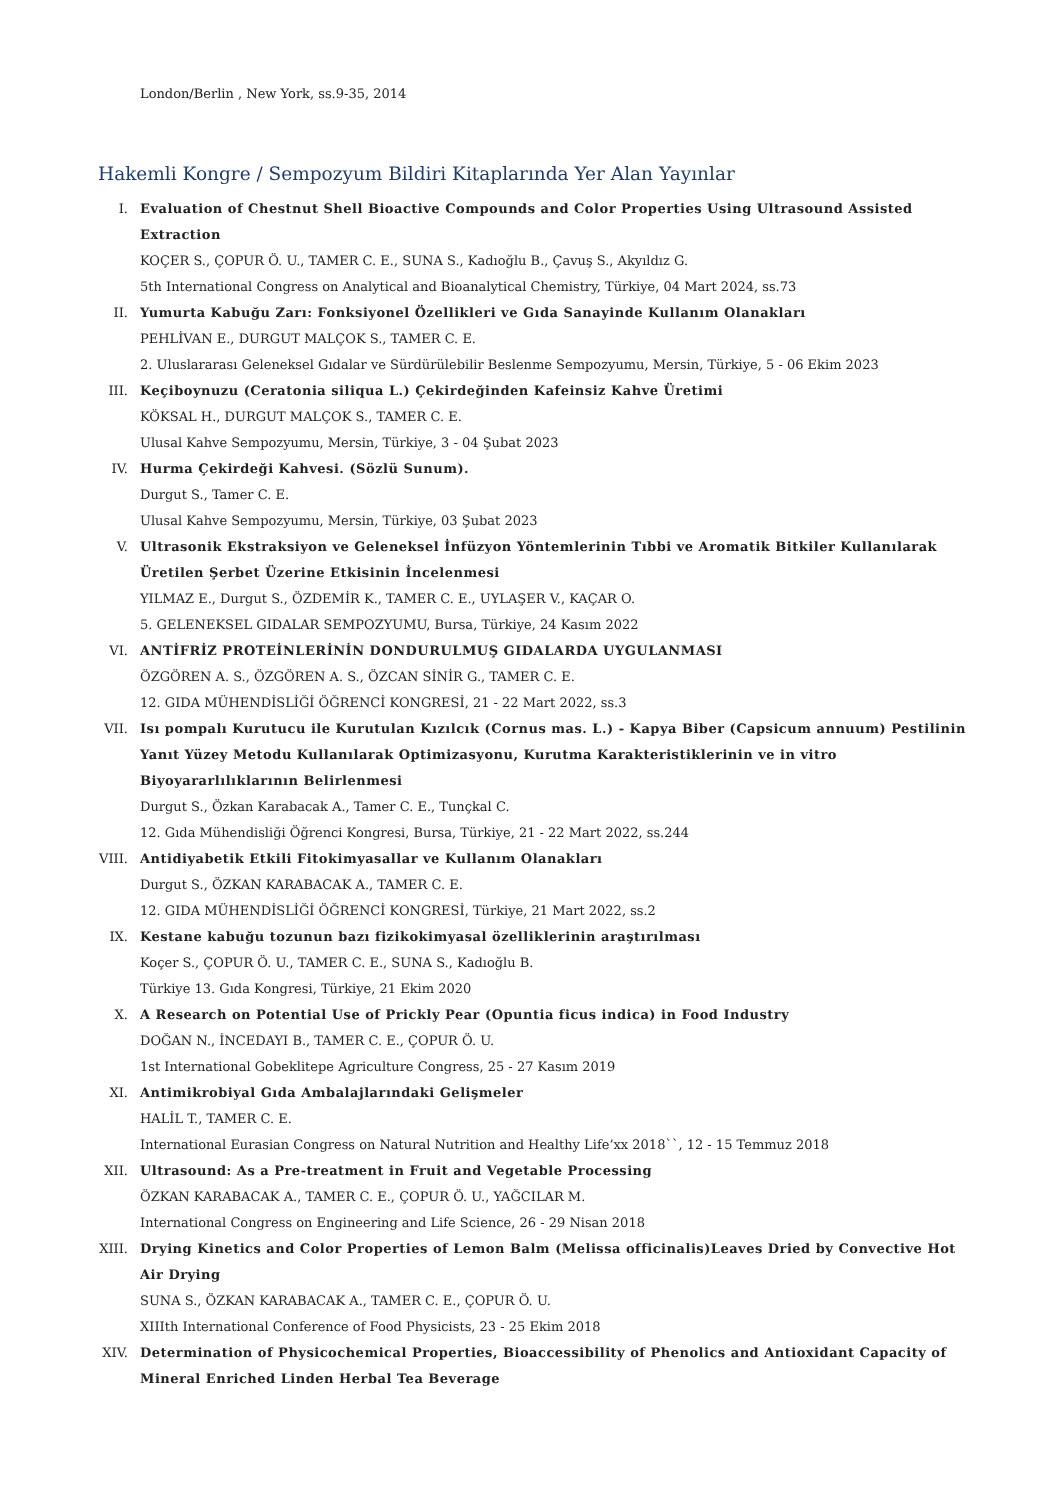London/Berlin , New York, ss.9-35, 2014
Hakemli Kongre / Sempozyum Bildiri Kitaplarında Yer Alan Yayınlar
I. Evaluation of Chestnut Shell Bioactive Compounds and Color Properties Using Ultrasound Assisted Extraction
KOÇER S., ÇOPUR Ö. U., TAMER C. E., SUNA S., Kadıoğlu B., Çavuş S., Akyıldız G.
5th International Congress on Analytical and Bioanalytical Chemistry, Türkiye, 04 Mart 2024, ss.73
II. Yumurta Kabuğu Zarı: Fonksiyonel Özellikleri ve Gıda Sanayinde Kullanım Olanakları
PEHLİVAN E., DURGUT MALÇOK S., TAMER C. E.
2. Uluslararası Geleneksel Gıdalar ve Sürdürülebilir Beslenme Sempozyumu, Mersin, Türkiye, 5 - 06 Ekim 2023
III. Keçiboynuzu (Ceratonia siliqua L.) Çekirdeğinden Kafeinsiz Kahve Üretimi
KÖKSAL H., DURGUT MALÇOK S., TAMER C. E.
Ulusal Kahve Sempozyumu, Mersin, Türkiye, 3 - 04 Şubat 2023
IV. Hurma Çekirdeği Kahvesi. (Sözlü Sunum).
Durgut S., Tamer C. E.
Ulusal Kahve Sempozyumu, Mersin, Türkiye, 03 Şubat 2023
V. Ultrasonik Ekstraksiyon ve Geleneksel İnfüzyon Yöntemlerinin Tıbbi ve Aromatik Bitkiler Kullanılarak Üretilen Şerbet Üzerine Etkisinin İncelenmesi
YILMAZ E., Durgut S., ÖZDEMİR K., TAMER C. E., UYLAŞER V., KAÇAR O.
5. GELENEKSEL GIDALAR SEMPOZYUMU, Bursa, Türkiye, 24 Kasım 2022
VI. ANTİFRİZ PROTEİNLERİNİN DONDURULMUŞ GIDALARDA UYGULANMASI
ÖZGÖREN A. S., ÖZGÖREN A. S., ÖZCAN SİNİR G., TAMER C. E.
12. GIDA MÜHENDİSLİĞİ ÖĞRENCİ KONGRESİ, 21 - 22 Mart 2022, ss.3
VII. Isı pompalı Kurutucu ile Kurutulan Kızılcık (Cornus mas. L.) - Kapya Biber (Capsicum annuum) Pestilinin Yanıt Yüzey Metodu Kullanılarak Optimizasyonu, Kurutma Karakteristiklerinin ve in vitro Biyoyararlılıklarının Belirlenmesi
Durgut S., Özkan Karabacak A., Tamer C. E., Tunçkal C.
12. Gıda Mühendisliği Öğrenci Kongresi, Bursa, Türkiye, 21 - 22 Mart 2022, ss.244
VIII. Antidiyabetik Etkili Fitokimyasallar ve Kullanım Olanakları
Durgut S., ÖZKAN KARABACAK A., TAMER C. E.
12. GIDA MÜHENDİSLİĞİ ÖĞRENCİ KONGRESİ, Türkiye, 21 Mart 2022, ss.2
IX. Kestane kabuğu tozunun bazı fizikokimyasal özelliklerinin araştırılması
Koçer S., ÇOPUR Ö. U., TAMER C. E., SUNA S., Kadıoğlu B.
Türkiye 13. Gıda Kongresi, Türkiye, 21 Ekim 2020
X. A Research on Potential Use of Prickly Pear (Opuntia ficus indica) in Food Industry
DOĞAN N., İNCEDAYI B., TAMER C. E., ÇOPUR Ö. U.
1st International Gobeklitepe Agriculture Congress, 25 - 27 Kasım 2019
XI. Antimikrobiyal Gıda Ambalajlarındaki Gelişmeler
HALİL T., TAMER C. E.
International Eurasian Congress on Natural Nutrition and Healthy Life’xx 2018``, 12 - 15 Temmuz 2018
XII. Ultrasound: As a Pre-treatment in Fruit and Vegetable Processing
ÖZKAN KARABACAK A., TAMER C. E., ÇOPUR Ö. U., YAĞCILAR M.
International Congress on Engineering and Life Science, 26 - 29 Nisan 2018
XIII. Drying Kinetics and Color Properties of Lemon Balm (Melissa officinalis)Leaves Dried by Convective Hot Air Drying
SUNA S., ÖZKAN KARABACAK A., TAMER C. E., ÇOPUR Ö. U.
XIIIth International Conference of Food Physicists, 23 - 25 Ekim 2018
XIV. Determination of Physicochemical Properties, Bioaccessibility of Phenolics and Antioxidant Capacity of Mineral Enriched Linden Herbal Tea Beverage